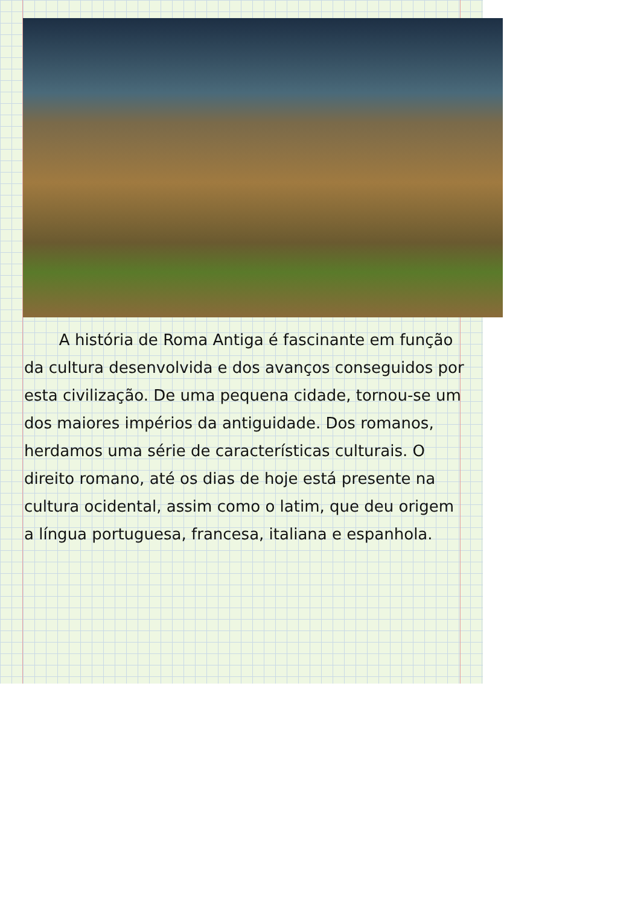A história de Roma Antiga é fascinante em função da cultura desenvolvida e dos avanços conseguidos por esta civilização. De uma pequena cidade, tornou-se um dos maiores impérios da antiguidade. Dos romanos, herdamos uma série de características culturais. O direito romano, até os dias de hoje está presente na cultura ocidental, assim como o latim, que deu origem a língua portuguesa, francesa, italiana e espanhola.